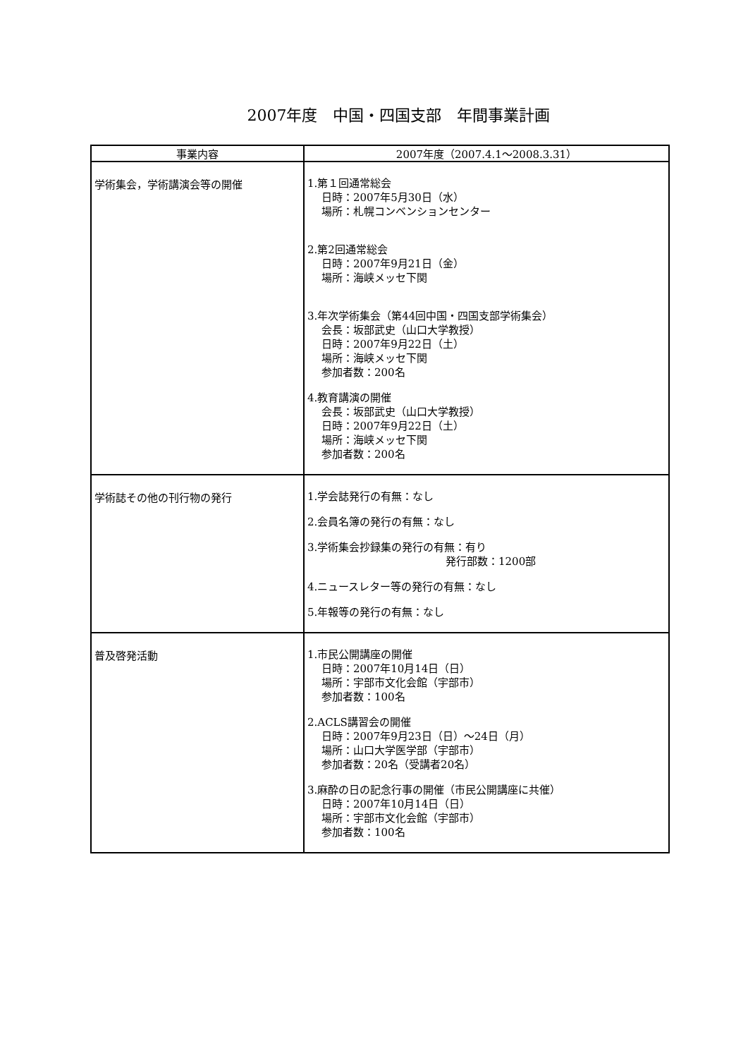2007年度　中国・四国支部　年間事業計画
| 事業内容 | 2007年度（2007.4.1～2008.3.31） |
| --- | --- |
| 学術集会，学術講演会等の開催 | 1.第１回通常総会 日時：2007年5月30日（水） 場所：札幌コンベンションセンター 2.第2回通常総会 日時：2007年9月21日（金） 場所：海峡メッセ下関 3.年次学術集会（第44回中国・四国支部学術集会） 会長：坂部武史（山口大学教授） 日時：2007年9月22日（土） 場所：海峡メッセ下関 参加者数：200名 4.教育講演の開催 会長：坂部武史（山口大学教授） 日時：2007年9月22日（土） 場所：海峡メッセ下関 参加者数：200名 |
| 学術誌その他の刊行物の発行 | 1.学会誌発行の有無：なし 2.会員名簿の発行の有無：なし 3.学術集会抄録集の発行の有無：有り 発行部数：1200部 4.ニュースレター等の発行の有無：なし 5.年報等の発行の有無：なし |
| 普及啓発活動 | 1.市民公開講座の開催 日時：2007年10月14日（日） 場所：宇部市文化会館（宇部市） 参加者数：100名 2.ACLS講習会の開催 日時：2007年9月23日（日）～24日（月） 場所：山口大学医学部（宇部市） 参加者数：20名（受講者20名） 3.麻酔の日の記念行事の開催（市民公開講座に共催） 日時：2007年10月14日（日） 場所：宇部市文化会館（宇部市） 参加者数：100名 |